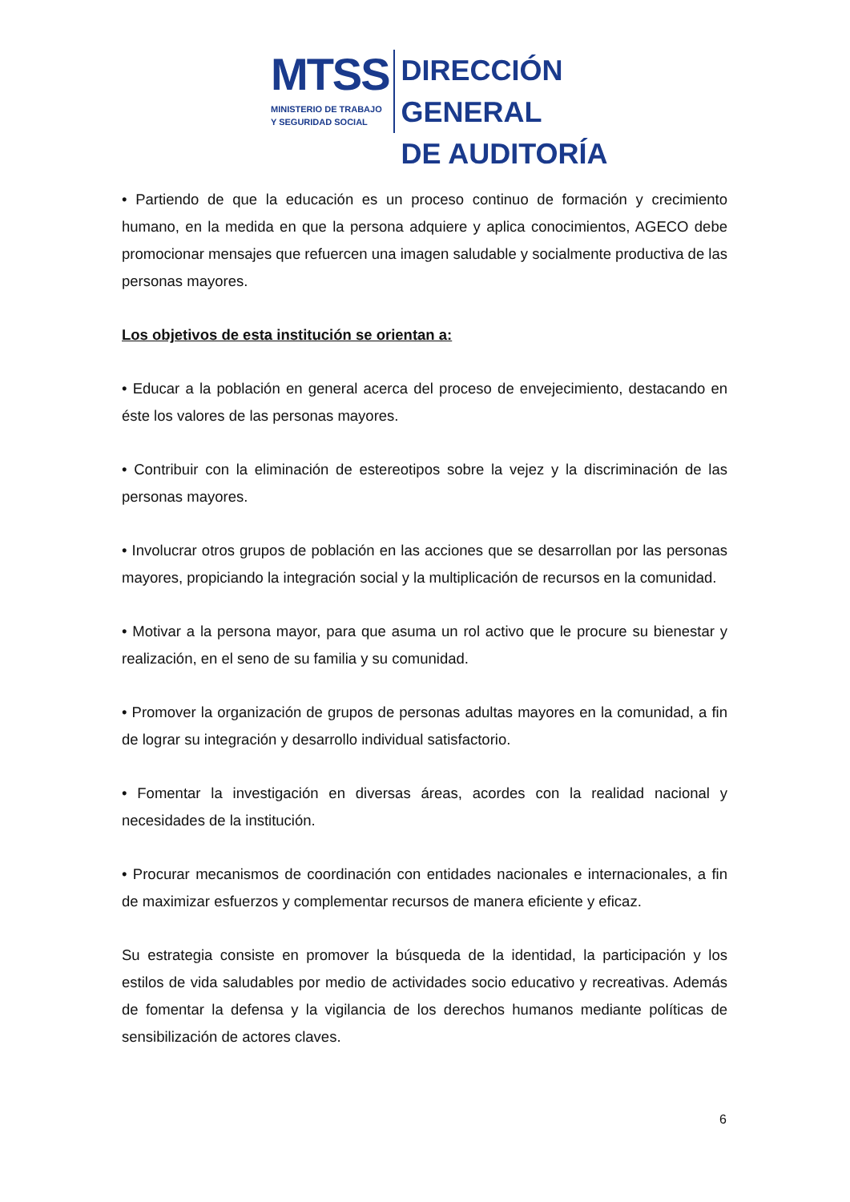MTSS
MINISTERIO DE TRABAJO
Y SEGURIDAD SOCIAL
DIRECCIÓN GENERAL
DE AUDITORÍA
• Partiendo de que la educación es un proceso continuo de formación y crecimiento humano, en la medida en que la persona adquiere y aplica conocimientos, AGECO debe promocionar mensajes que refuercen una imagen saludable y socialmente productiva de las personas mayores.
Los objetivos de esta institución se orientan a:
• Educar a la población en general acerca del proceso de envejecimiento, destacando en éste los valores de las personas mayores.
• Contribuir con la eliminación de estereotipos sobre la vejez y la discriminación de las personas mayores.
• Involucrar otros grupos de población en las acciones que se desarrollan por las personas mayores, propiciando la integración social y la multiplicación de recursos en la comunidad.
• Motivar a la persona mayor, para que asuma un rol activo que le procure su bienestar y realización, en el seno de su familia y su comunidad.
• Promover la organización de grupos de personas adultas mayores en la comunidad, a fin de lograr su integración y desarrollo individual satisfactorio.
• Fomentar la investigación en diversas áreas, acordes con la realidad nacional y necesidades de la institución.
• Procurar mecanismos de coordinación con entidades nacionales e internacionales, a fin de maximizar esfuerzos y complementar recursos de manera eficiente y eficaz.
Su estrategia consiste en promover la búsqueda de la identidad, la participación y los estilos de vida saludables por medio de actividades socio educativo y recreativas. Además de fomentar la defensa y la vigilancia de los derechos humanos mediante políticas de sensibilización de actores claves.
6